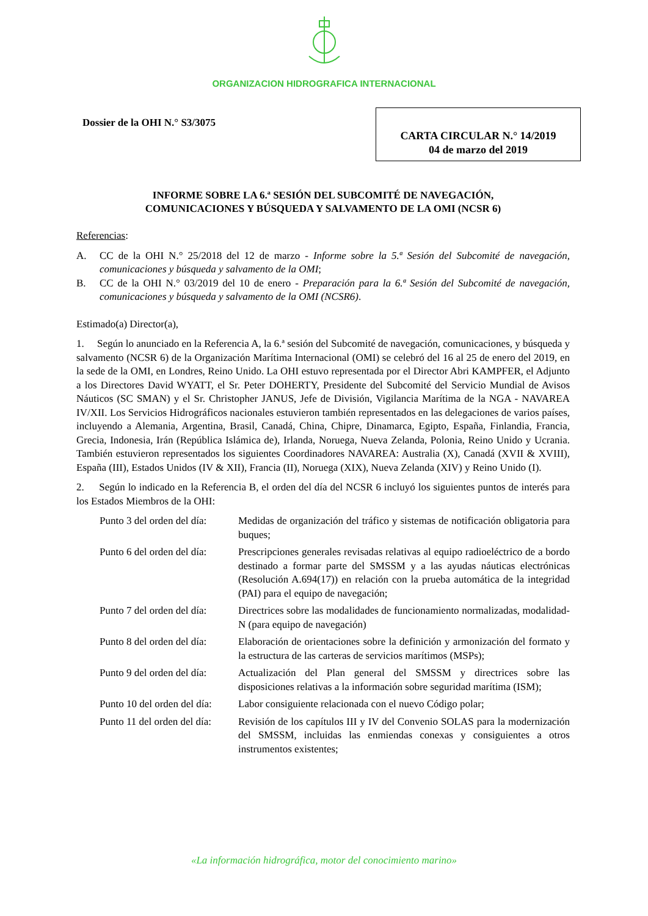ORGANIZACION HIDROGRAFICA INTERNACIONAL
Dossier de la OHI N.° S3/3075
CARTA CIRCULAR N.° 14/2019
04 de marzo del 2019
INFORME SOBRE LA 6.ª SESIÓN DEL SUBCOMITÉ DE NAVEGACIÓN,
COMUNICACIONES Y BÚSQUEDA Y SALVAMENTO DE LA OMI (NCSR 6)
Referencias:
A. CC de la OHI N.° 25/2018 del 12 de marzo - Informe sobre la 5.ª Sesión del Subcomité de navegación, comunicaciones y búsqueda y salvamento de la OMI;
B. CC de la OHI N.° 03/2019 del 10 de enero - Preparación para la 6.ª Sesión del Subcomité de navegación, comunicaciones y búsqueda y salvamento de la OMI (NCSR6).
Estimado(a) Director(a),
1. Según lo anunciado en la Referencia A, la 6.ª sesión del Subcomité de navegación, comunicaciones, y búsqueda y salvamento (NCSR 6) de la Organización Marítima Internacional (OMI) se celebró del 16 al 25 de enero del 2019, en la sede de la OMI, en Londres, Reino Unido. La OHI estuvo representada por el Director Abri KAMPFER, el Adjunto a los Directores David WYATT, el Sr. Peter DOHERTY, Presidente del Subcomité del Servicio Mundial de Avisos Náuticos (SC SMAN) y el Sr. Christopher JANUS, Jefe de División, Vigilancia Marítima de la NGA - NAVAREA IV/XII. Los Servicios Hidrográficos nacionales estuvieron también representados en las delegaciones de varios países, incluyendo a Alemania, Argentina, Brasil, Canadá, China, Chipre, Dinamarca, Egipto, España, Finlandia, Francia, Grecia, Indonesia, Irán (República Islámica de), Irlanda, Noruega, Nueva Zelanda, Polonia, Reino Unido y Ucrania. También estuvieron representados los siguientes Coordinadores NAVAREA: Australia (X), Canadá (XVII & XVIII), España (III), Estados Unidos (IV & XII), Francia (II), Noruega (XIX), Nueva Zelanda (XIV) y Reino Unido (I).
2. Según lo indicado en la Referencia B, el orden del día del NCSR 6 incluyó los siguientes puntos de interés para los Estados Miembros de la OHI:
Punto 3 del orden del día: Medidas de organización del tráfico y sistemas de notificación obligatoria para buques;
Punto 6 del orden del día: Prescripciones generales revisadas relativas al equipo radioeléctrico de a bordo destinado a formar parte del SMSSM y a las ayudas náuticas electrónicas (Resolución A.694(17)) en relación con la prueba automática de la integridad (PAI) para el equipo de navegación;
Punto 7 del orden del día: Directrices sobre las modalidades de funcionamiento normalizadas, modalidad-N (para equipo de navegación)
Punto 8 del orden del día: Elaboración de orientaciones sobre la definición y armonización del formato y la estructura de las carteras de servicios marítimos (MSPs);
Punto 9 del orden del día: Actualización del Plan general del SMSSM y directrices sobre las disposiciones relativas a la información sobre seguridad marítima (ISM);
Punto 10 del orden del día: Labor consiguiente relacionada con el nuevo Código polar;
Punto 11 del orden del día: Revisión de los capítulos III y IV del Convenio SOLAS para la modernización del SMSSM, incluidas las enmiendas conexas y consiguientes a otros instrumentos existentes;
«La información hidrográfica, motor del conocimiento marino»